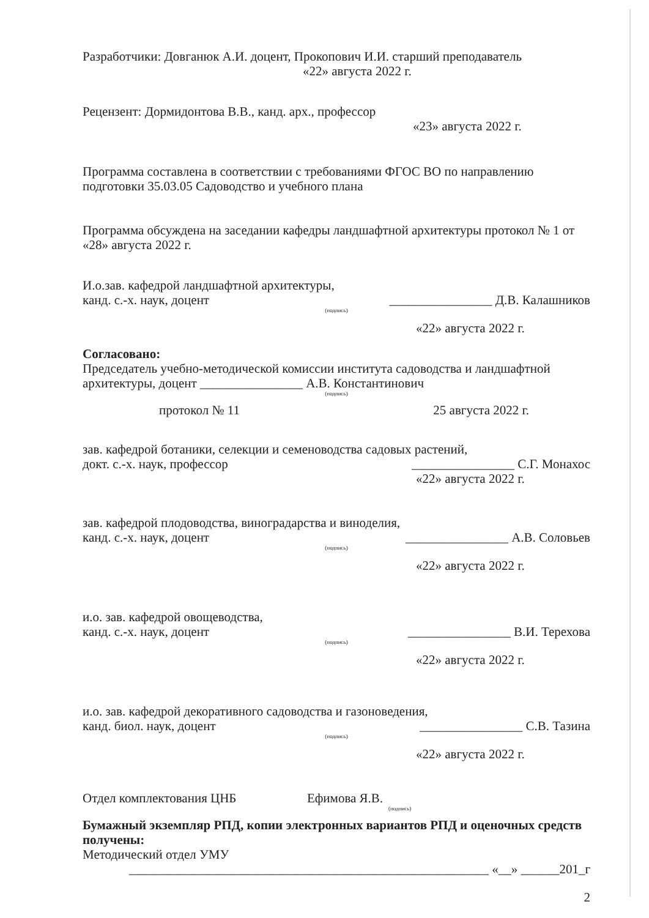Разработчики: Довганюк А.И. доцент, Прокопович И.И. старший преподаватель
«22» августа 2022 г.
Рецензент: Дормидонтова В.В., канд. арх., профессор
«23» августа 2022 г.
Программа составлена в соответствии с требованиями ФГОС ВО по направлению подготовки 35.03.05 Садоводство и учебного плана
Программа обсуждена на заседании кафедры ландшафтной архитектуры протокол № 1 от «28» августа 2022 г.
И.о.зав. кафедрой ландшафтной архитектуры,
канд. с.-х. наук, доцент ________________ Д.В. Калашников
(подпись)
«22» августа 2022 г.
Согласовано:
Председатель учебно-методической комиссии института садоводства и ландшафтной архитектуры, доцент ________________ А.В. Константинович
(подпись)
протокол № 11 25 августа 2022 г.
зав. кафедрой ботаники, селекции и семеноводства садовых растений,
докт. с.-х. наук, профессор ________________ С.Г. Монахос
«22» августа 2022 г.
зав. кафедрой плодоводства, виноградарства и виноделия,
канд. с.-х. наук, доцент ________________ А.В. Соловьев
(подпись)
«22» августа 2022 г.
и.о. зав. кафедрой овощеводства,
канд. с.-х. наук, доцент ________________ В.И. Терехова
(подпись)
«22» августа 2022 г.
и.о. зав. кафедрой декоративного садоводства и газоноведения,
канд. биол. наук, доцент ________________ С.В. Тазина
(подпись)
«22» августа 2022 г.
Отдел комплектования ЦНБ Ефимова Я.В.
(подпись)
Бумажный экземпляр РПД, копии электронных вариантов РПД и оценочных средств получены:
Методический отдел УМУ
________________________________________________________ «__» ______201_г
2